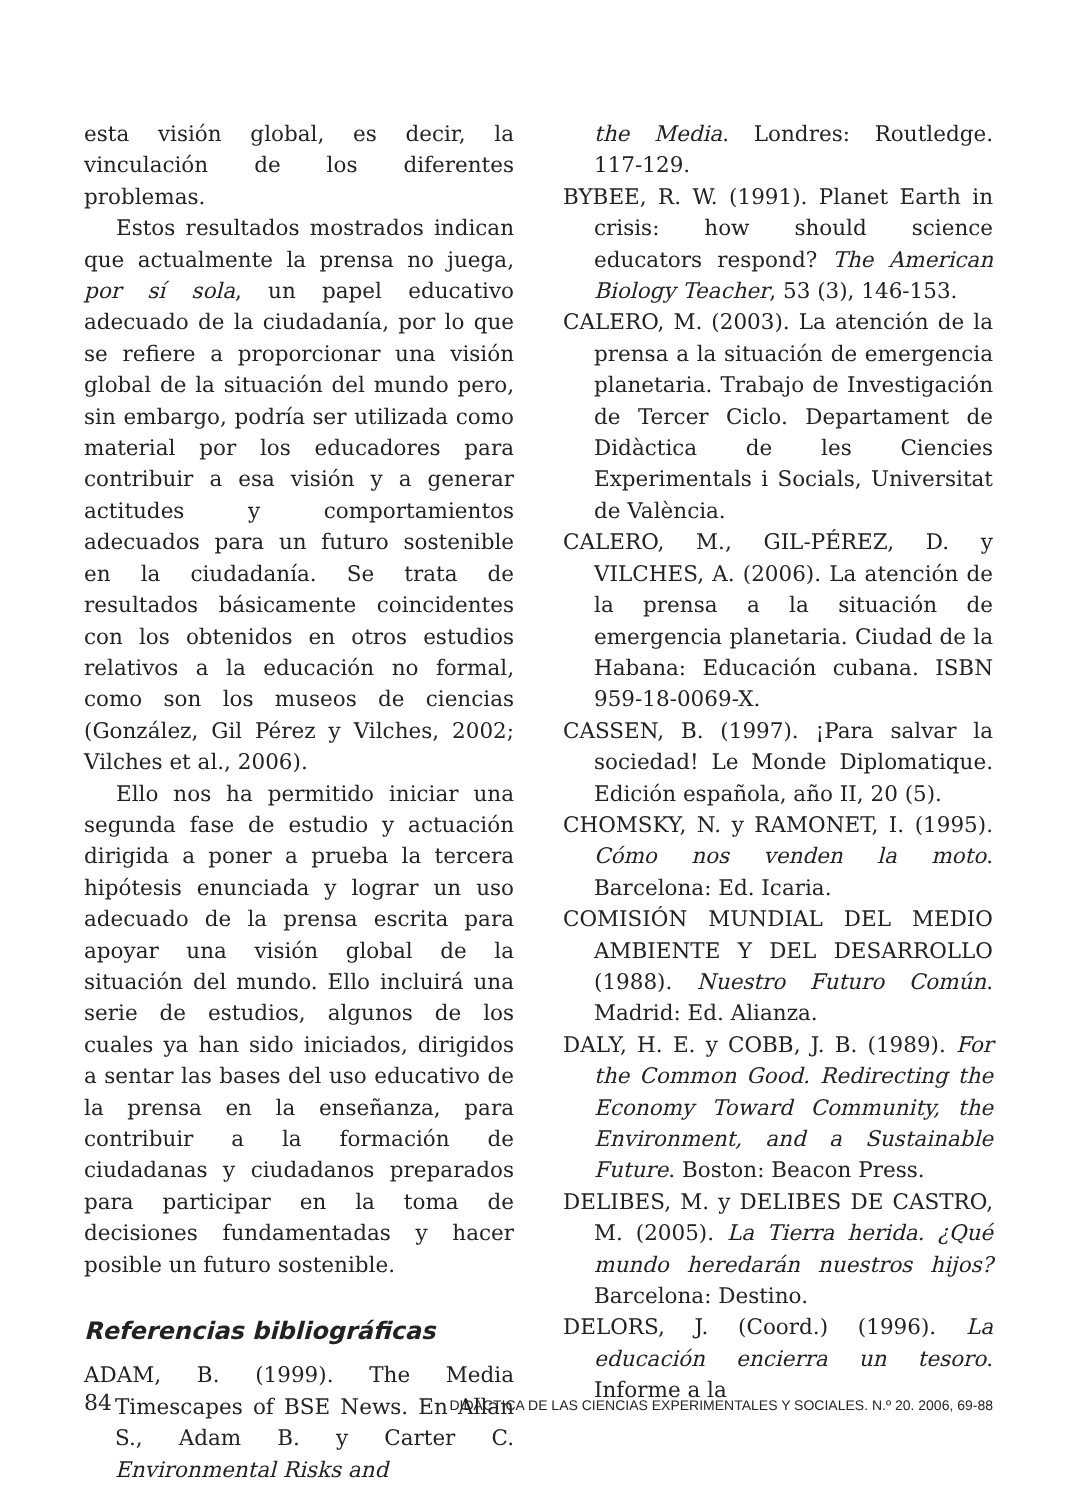esta visión global, es decir, la vinculación de los diferentes problemas.
Estos resultados mostrados indican que actualmente la prensa no juega, por sí sola, un papel educativo adecuado de la ciudadanía, por lo que se refiere a proporcionar una visión global de la situación del mundo pero, sin embargo, podría ser utilizada como material por los educadores para contribuir a esa visión y a generar actitudes y comportamientos adecuados para un futuro sostenible en la ciudadanía. Se trata de resultados básicamente coincidentes con los obtenidos en otros estudios relativos a la educación no formal, como son los museos de ciencias (González, Gil Pérez y Vilches, 2002; Vilches et al., 2006).
Ello nos ha permitido iniciar una segunda fase de estudio y actuación dirigida a poner a prueba la tercera hipótesis enunciada y lograr un uso adecuado de la prensa escrita para apoyar una visión global de la situación del mundo. Ello incluirá una serie de estudios, algunos de los cuales ya han sido iniciados, dirigidos a sentar las bases del uso educativo de la prensa en la enseñanza, para contribuir a la formación de ciudadanas y ciudadanos preparados para participar en la toma de decisiones fundamentadas y hacer posible un futuro sostenible.
Referencias bibliográficas
ADAM, B. (1999). The Media Timescapes of BSE News. En Allan S., Adam B. y Carter C. Environmental Risks and
the Media. Londres: Routledge. 117-129.
BYBEE, R. W. (1991). Planet Earth in crisis: how should science educators respond? The American Biology Teacher, 53 (3), 146-153.
CALERO, M. (2003). La atención de la prensa a la situación de emergencia planetaria. Trabajo de Investigación de Tercer Ciclo. Departament de Didàctica de les Ciencies Experimentals i Socials, Universitat de València.
CALERO, M., GIL-PÉREZ, D. y VILCHES, A. (2006). La atención de la prensa a la situación de emergencia planetaria. Ciudad de la Habana: Educación cubana. ISBN 959-18-0069-X.
CASSEN, B. (1997). ¡Para salvar la sociedad! Le Monde Diplomatique. Edición española, año II, 20 (5).
CHOMSKY, N. y RAMONET, I. (1995). Cómo nos venden la moto. Barcelona: Ed. Icaria.
COMISIÓN MUNDIAL DEL MEDIO AMBIENTE Y DEL DESARROLLO (1988). Nuestro Futuro Común. Madrid: Ed. Alianza.
DALY, H. E. y COBB, J. B. (1989). For the Common Good. Redirecting the Economy Toward Community, the Environment, and a Sustainable Future. Boston: Beacon Press.
DELIBES, M. y DELIBES DE CASTRO, M. (2005). La Tierra herida. ¿Qué mundo heredarán nuestros hijos? Barcelona: Destino.
DELORS, J. (Coord.) (1996). La educación encierra un tesoro. Informe a la
84 DIDÁCTICA DE LAS CIENCIAS EXPERIMENTALES Y SOCIALES. N.º 20. 2006, 69-88